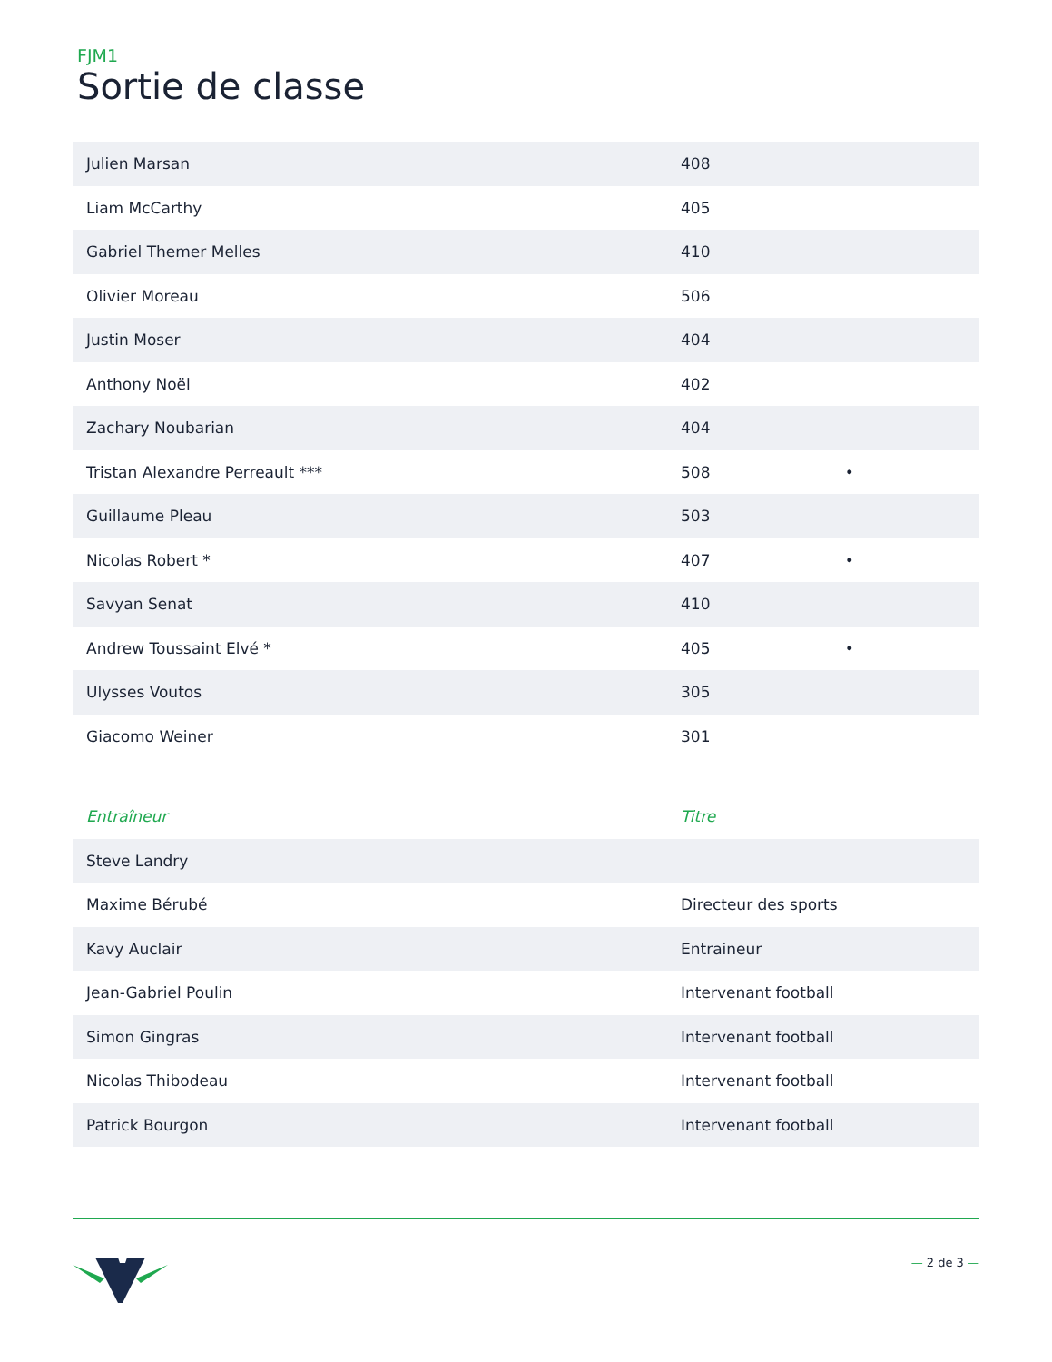FJM1
Sortie de classe
| Julien Marsan | 408 | | |
| Liam McCarthy | 405 | | |
| Gabriel Themer Melles | 410 | | |
| Olivier Moreau | 506 | | |
| Justin Moser | 404 | | |
| Anthony Noël | 402 | | |
| Zachary Noubarian | 404 | | |
| Tristan Alexandre Perreault *** | 508 | • | |
| Guillaume Pleau | 503 | | |
| Nicolas Robert * | 407 | • | |
| Savyan Senat | 410 | | |
| Andrew Toussaint Elvé * | 405 | • | |
| Ulysses Voutos | 305 | | |
| Giacomo Weiner | 301 | | |
| Entraîneur | Titre |
| --- | --- |
| Steve Landry | |
| Maxime Bérubé | Directeur des sports |
| Kavy Auclair | Entraineur |
| Jean-Gabriel Poulin | Intervenant football |
| Simon Gingras | Intervenant football |
| Nicolas Thibodeau | Intervenant football |
| Patrick Bourgon | Intervenant football |
— 2 de 3 —